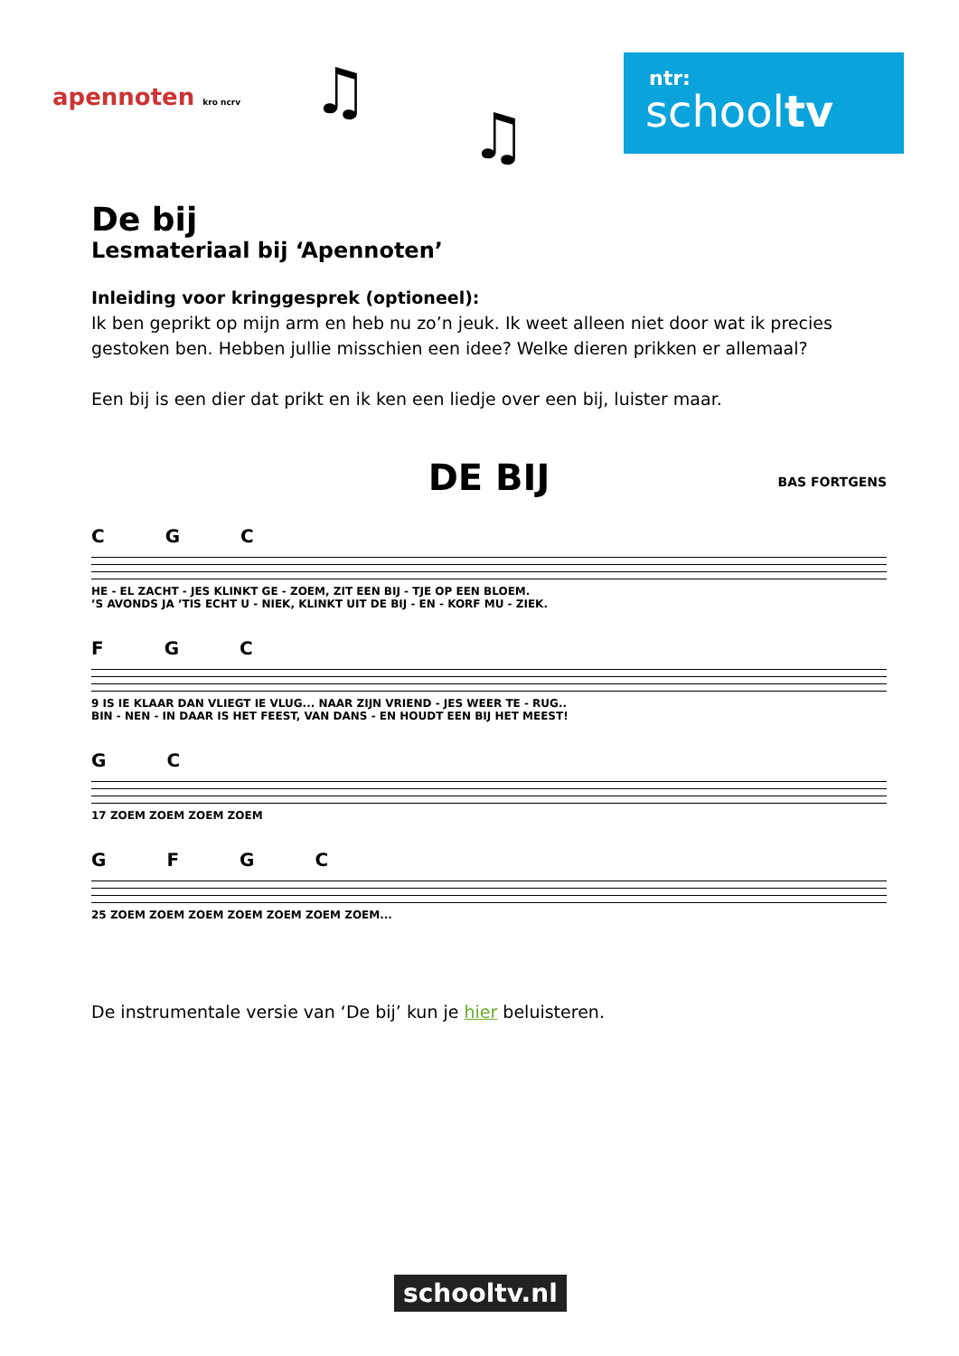apennoten kro ncrv ♫
♫
ntr:
schooltv
De bij
Lesmateriaal bij ‘Apennoten’
Inleiding voor kringgesprek (optioneel):
Ik ben geprikt op mijn arm en heb nu zo’n jeuk. Ik weet alleen niet door wat ik precies gestoken ben. Hebben jullie misschien een idee? Welke dieren prikken er allemaal?
Een bij is een dier dat prikt en ik ken een liedje over een bij, luister maar.
DE BIJ
BAS FORTGENS
C G C
HE - EL ZACHT - JES KLINKT GE - ZOEM, ZIT EEN BIJ - TJE OP EEN BLOEM.
’S AVONDS JA ’TIS ECHT U - NIEK, KLINKT UIT DE BIJ - EN - KORF MU - ZIEK.
F G C
9 IS IE KLAAR DAN VLIEGT IE VLUG... NAAR ZIJN VRIEND - JES WEER TE - RUG..
BIN - NEN - IN DAAR IS HET FEEST, VAN DANS - EN HOUDT EEN BIJ HET MEEST!
G C
17 ZOEM ZOEM ZOEM ZOEM
G F G C
25 ZOEM ZOEM ZOEM ZOEM ZOEM ZOEM ZOEM...
De instrumentale versie van ‘De bij’ kun je hier beluisteren.
schooltv.nl